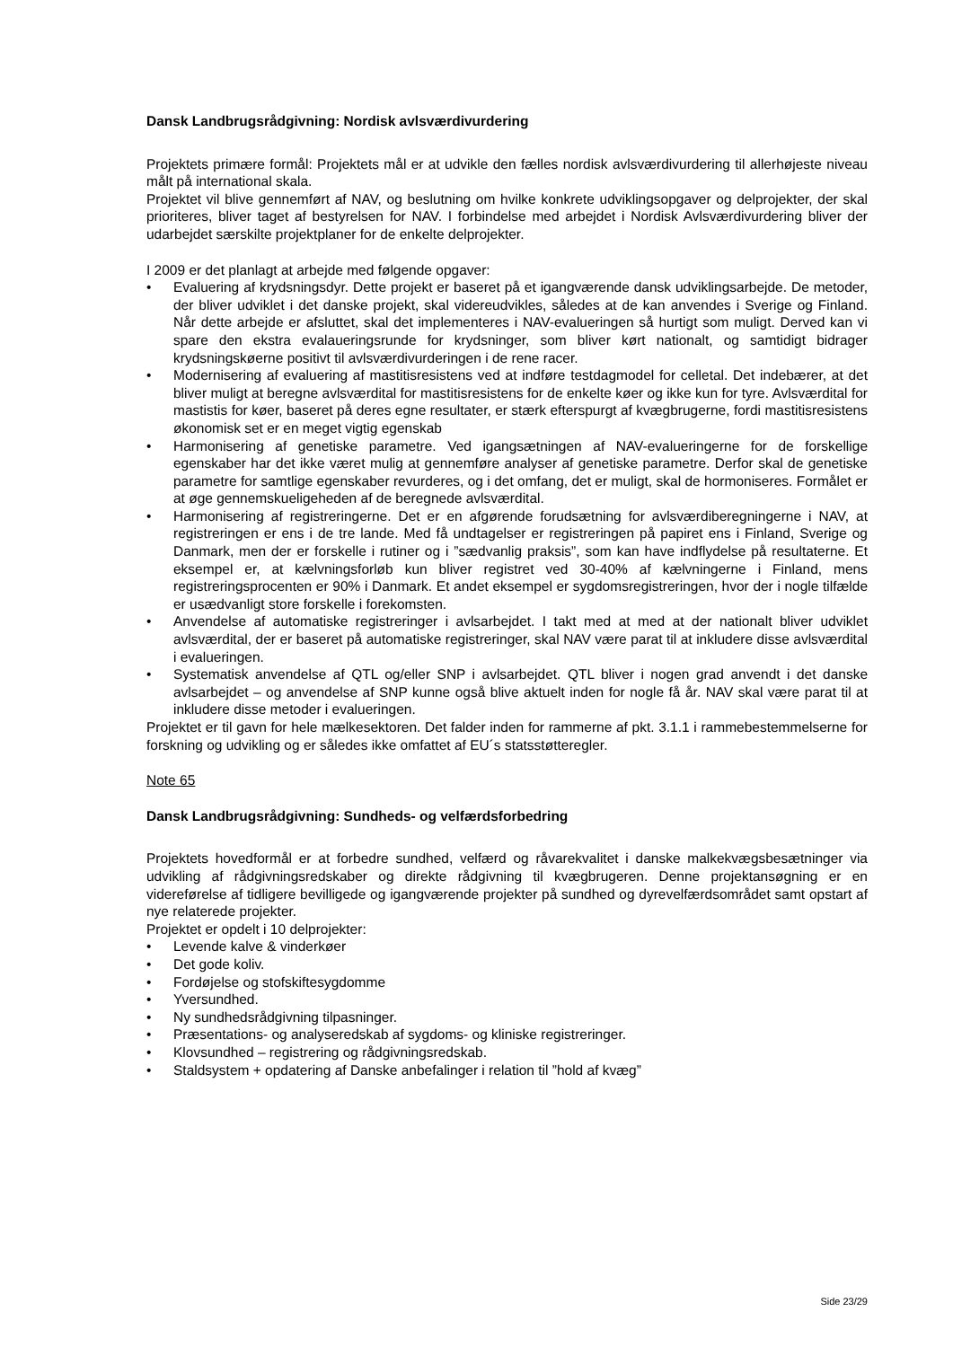Dansk Landbrugsrådgivning: Nordisk avlsværdivurdering
Projektets primære formål: Projektets mål er at udvikle den fælles nordisk avlsværdivurdering til allerhøjeste niveau målt på international skala.
Projektet vil blive gennemført af NAV, og beslutning om hvilke konkrete udviklingsopgaver og delprojekter, der skal prioriteres, bliver taget af bestyrelsen for NAV. I forbindelse med arbejdet i Nordisk Avlsværdivurdering bliver der udarbejdet særskilte projektplaner for de enkelte delprojekter.
I 2009 er det planlagt at arbejde med følgende opgaver:
• Evaluering af krydsningsdyr. Dette projekt er baseret på et igangværende dansk udviklingsarbejde. De metoder, der bliver udviklet i det danske projekt, skal videreudvikles, således at de kan anvendes i Sverige og Finland. Når dette arbejde er afsluttet, skal det implementeres i NAV-evalueringen så hurtigt som muligt. Derved kan vi spare den ekstra evalaueringsrunde for krydsninger, som bliver kørt nationalt, og samtidigt bidrager krydsningskøerne positivt til avlsværdivurderingen i de rene racer.
• Modernisering af evaluering af mastitisresistens ved at indføre testdagmodel for celletal. Det indebærer, at det bliver muligt at beregne avlsværdital for mastitisresistens for de enkelte køer og ikke kun for tyre. Avlsværdital for mastistis for køer, baseret på deres egne resultater, er stærk efterspurgt af kvægbrugerne, fordi mastitisresistens økonomisk set er en meget vigtig egenskab
• Harmonisering af genetiske parametre. Ved igangsætningen af NAV-evalueringerne for de forskellige egenskaber har det ikke været mulig at gennemføre analyser af genetiske parametre. Derfor skal de genetiske parametre for samtlige egenskaber revurderes, og i det omfang, det er muligt, skal de hormoniseres. Formålet er at øge gennemskueligeheden af de beregnede avlsværdital.
• Harmonisering af registreringerne. Det er en afgørende forudsætning for avlsværdiberegningerne i NAV, at registreringen er ens i de tre lande. Med få undtagelser er registreringen på papiret ens i Finland, Sverige og Danmark, men der er forskelle i rutiner og i ”sædvanlig praksis”, som kan have indflydelse på resultaterne. Et eksempel er, at kælvningsforløb kun bliver registret ved 30-40% af kælvningerne i Finland, mens registreringsprocenten er 90% i Danmark. Et andet eksempel er sygdomsregistreringen, hvor der i nogle tilfælde er usædvanligt store forskelle i forekomsten.
• Anvendelse af automatiske registreringer i avlsarbejdet. I takt med at med at der nationalt bliver udviklet avlsværdital, der er baseret på automatiske registreringer, skal NAV være parat til at inkludere disse avlsværdital i evalueringen.
• Systematisk anvendelse af QTL og/eller SNP i avlsarbejdet. QTL bliver i nogen grad anvendt i det danske avlsarbejdet – og anvendelse af SNP kunne også blive aktuelt inden for nogle få år. NAV skal være parat til at inkludere disse metoder i evalueringen.
Projektet er til gavn for hele mælkesektoren. Det falder inden for rammerne af pkt. 3.1.1 i rammebestemmelserne for forskning og udvikling og er således ikke omfattet af EU´s statsstøtteregler.
Note 65
Dansk Landbrugsrådgivning: Sundheds- og velfærdsforbedring
Projektets hovedformål er at forbedre sundhed, velfærd og råvarekvalitet i danske malkekvægsbesætninger via udvikling af rådgivningsredskaber og direkte rådgivning til kvægbrugeren. Denne projektansøgning er en videreførelse af tidligere bevilligede og igangværende projekter på sundhed og dyrevelfærdsområdet samt opstart af nye relaterede projekter.
Projektet er opdelt i 10 delprojekter:
• Levende kalve & vinderkøer
• Det gode koliv.
• Fordøjelse og stofskiftesygdomme
• Yversundhed.
• Ny sundhedsrådgivning tilpasninger.
• Præsentations- og analyseredskab af sygdoms- og kliniske registreringer.
• Klovsundhed – registrering og rådgivningsredskab.
• Staldsystem + opdatering af Danske anbefalinger i relation til ”hold af kvæg”
Side 23/29